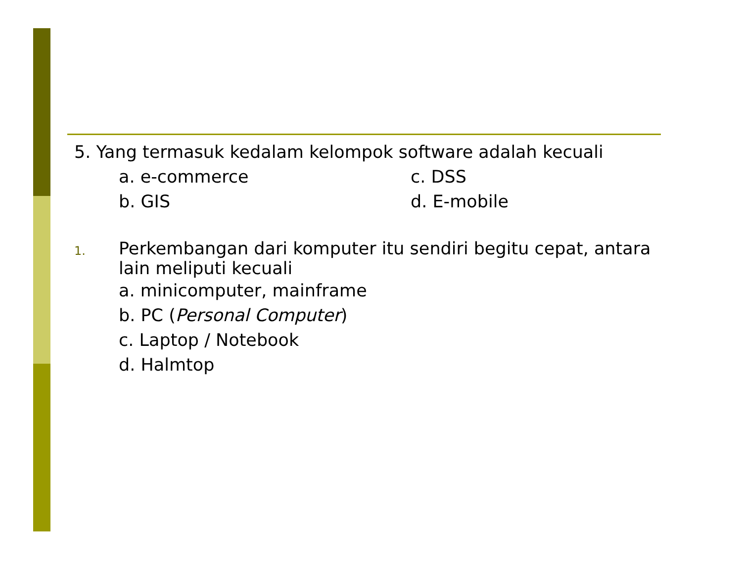5. Yang termasuk kedalam kelompok software adalah kecuali
a. e-commerce c. DSS
b. GIS d. E-mobile
1.
Perkembangan dari komputer itu sendiri begitu cepat, antara lain meliputi kecuali
a. minicomputer, mainframe
b. PC (Personal Computer)
c. Laptop / Notebook
d. Halmtop